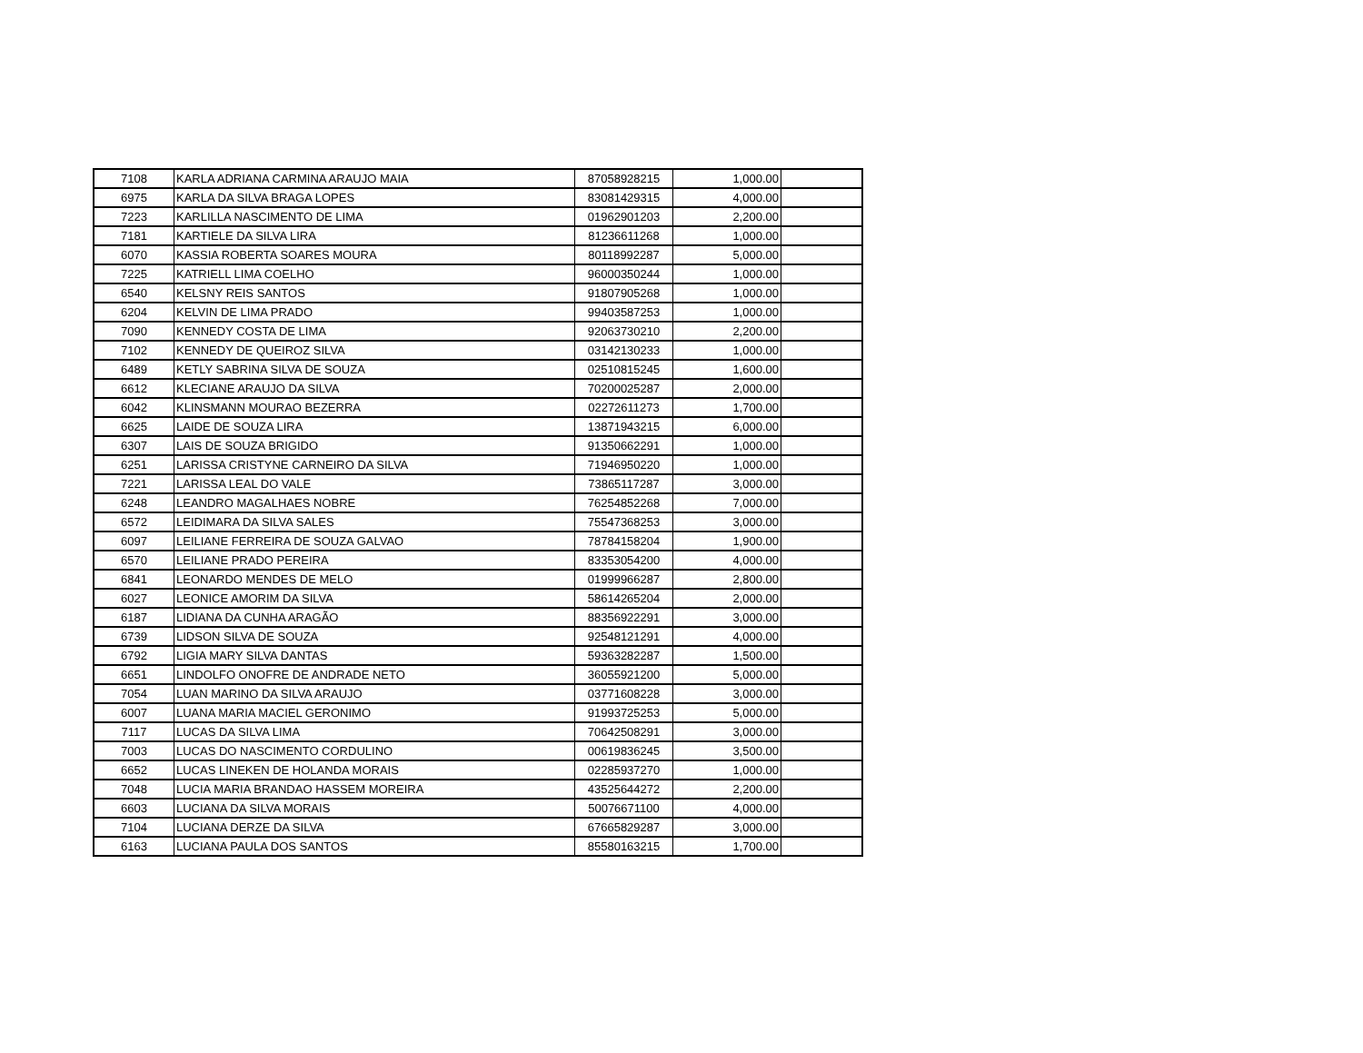| 7108 | KARLA ADRIANA CARMINA ARAUJO MAIA | 87058928215 | 1,000.00 | |
| 6975 | KARLA DA SILVA BRAGA LOPES | 83081429315 | 4,000.00 | |
| 7223 | KARLILLA NASCIMENTO DE LIMA | 01962901203 | 2,200.00 | |
| 7181 | KARTIELE DA SILVA LIRA | 81236611268 | 1,000.00 | |
| 6070 | KASSIA ROBERTA SOARES MOURA | 80118992287 | 5,000.00 | |
| 7225 | KATRIELL LIMA COELHO | 96000350244 | 1,000.00 | |
| 6540 | KELSNY REIS SANTOS | 91807905268 | 1,000.00 | |
| 6204 | KELVIN DE LIMA PRADO | 99403587253 | 1,000.00 | |
| 7090 | KENNEDY COSTA DE LIMA | 92063730210 | 2,200.00 | |
| 7102 | KENNEDY DE QUEIROZ SILVA | 03142130233 | 1,000.00 | |
| 6489 | KETLY SABRINA SILVA DE SOUZA | 02510815245 | 1,600.00 | |
| 6612 | KLECIANE ARAUJO DA SILVA | 70200025287 | 2,000.00 | |
| 6042 | KLINSMANN MOURAO BEZERRA | 02272611273 | 1,700.00 | |
| 6625 | LAIDE DE SOUZA LIRA | 13871943215 | 6,000.00 | |
| 6307 | LAIS DE SOUZA BRIGIDO | 91350662291 | 1,000.00 | |
| 6251 | LARISSA CRISTYNE CARNEIRO DA SILVA | 71946950220 | 1,000.00 | |
| 7221 | LARISSA LEAL DO VALE | 73865117287 | 3,000.00 | |
| 6248 | LEANDRO MAGALHAES NOBRE | 76254852268 | 7,000.00 | |
| 6572 | LEIDIMARA DA SILVA SALES | 75547368253 | 3,000.00 | |
| 6097 | LEILIANE FERREIRA DE SOUZA GALVAO | 78784158204 | 1,900.00 | |
| 6570 | LEILIANE PRADO PEREIRA | 83353054200 | 4,000.00 | |
| 6841 | LEONARDO MENDES DE MELO | 01999966287 | 2,800.00 | |
| 6027 | LEONICE AMORIM DA SILVA | 58614265204 | 2,000.00 | |
| 6187 | LIDIANA DA CUNHA ARAGÃO | 88356922291 | 3,000.00 | |
| 6739 | LIDSON SILVA DE SOUZA | 92548121291 | 4,000.00 | |
| 6792 | LIGIA MARY SILVA DANTAS | 59363282287 | 1,500.00 | |
| 6651 | LINDOLFO ONOFRE DE ANDRADE NETO | 36055921200 | 5,000.00 | |
| 7054 | LUAN MARINO DA SILVA ARAUJO | 03771608228 | 3,000.00 | |
| 6007 | LUANA MARIA MACIEL GERONIMO | 91993725253 | 5,000.00 | |
| 7117 | LUCAS DA SILVA LIMA | 70642508291 | 3,000.00 | |
| 7003 | LUCAS DO NASCIMENTO CORDULINO | 00619836245 | 3,500.00 | |
| 6652 | LUCAS LINEKEN DE HOLANDA MORAIS | 02285937270 | 1,000.00 | |
| 7048 | LUCIA MARIA BRANDAO HASSEM MOREIRA | 43525644272 | 2,200.00 | |
| 6603 | LUCIANA DA SILVA MORAIS | 50076671100 | 4,000.00 | |
| 7104 | LUCIANA DERZE DA SILVA | 67665829287 | 3,000.00 | |
| 6163 | LUCIANA PAULA DOS SANTOS | 85580163215 | 1,700.00 | |